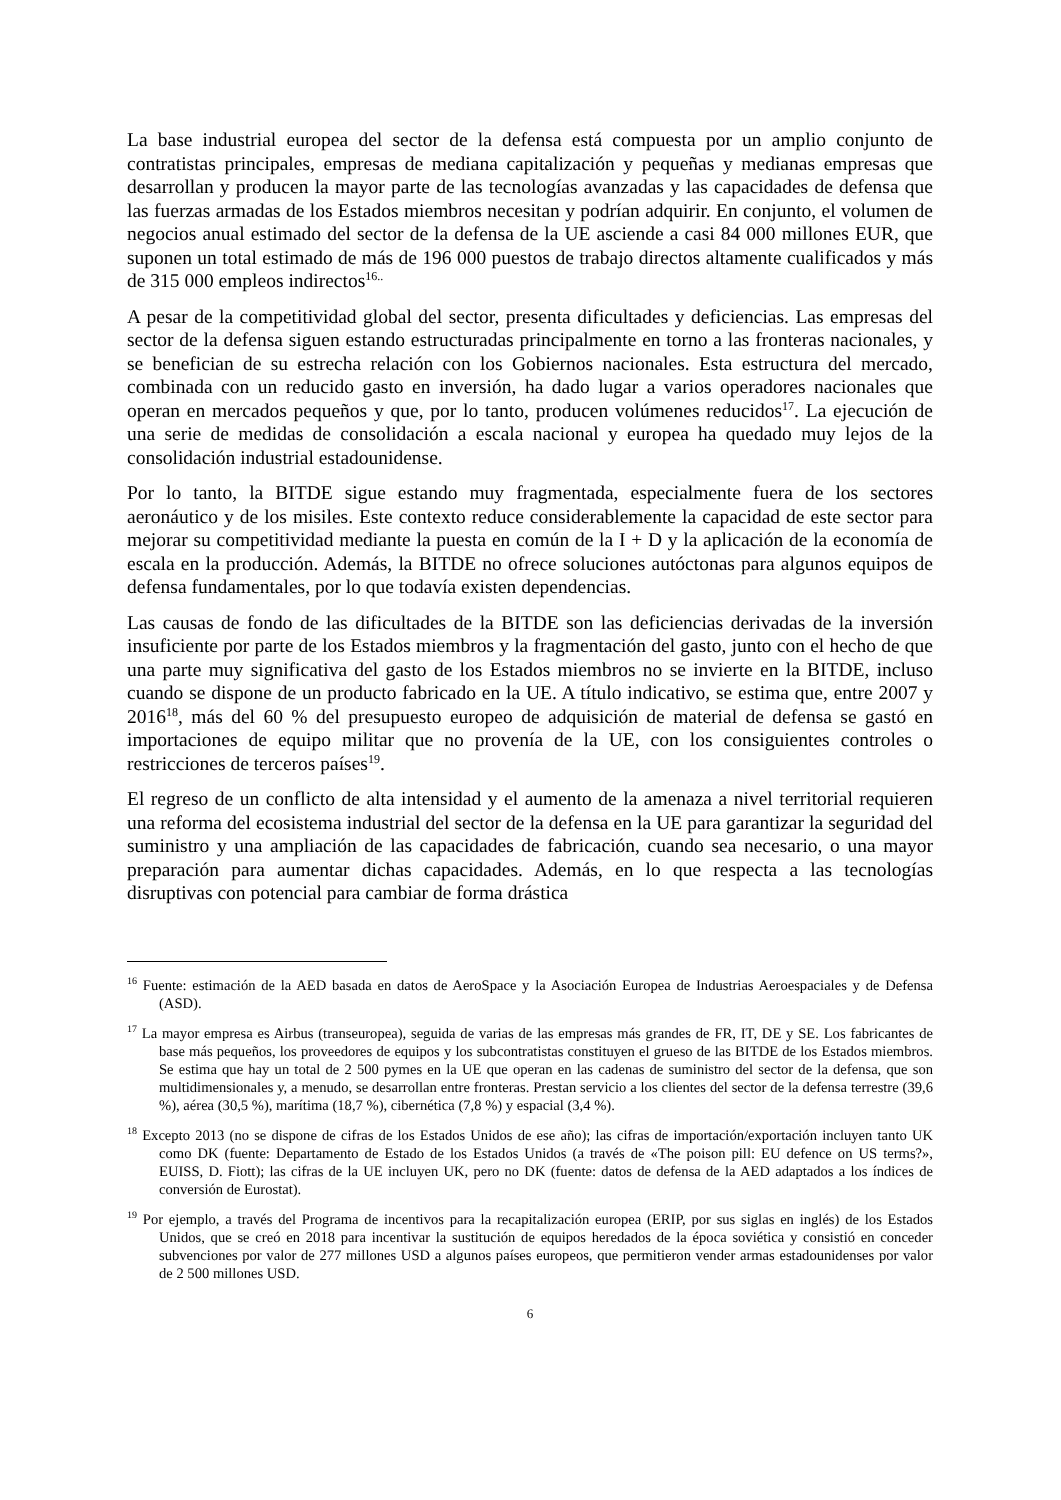La base industrial europea del sector de la defensa está compuesta por un amplio conjunto de contratistas principales, empresas de mediana capitalización y pequeñas y medianas empresas que desarrollan y producen la mayor parte de las tecnologías avanzadas y las capacidades de defensa que las fuerzas armadas de los Estados miembros necesitan y podrían adquirir. En conjunto, el volumen de negocios anual estimado del sector de la defensa de la UE asciende a casi 84 000 millones EUR, que suponen un total estimado de más de 196 000 puestos de trabajo directos altamente cualificados y más de 315 000 empleos indirectos<sup>16..</sup>
A pesar de la competitividad global del sector, presenta dificultades y deficiencias. Las empresas del sector de la defensa siguen estando estructuradas principalmente en torno a las fronteras nacionales, y se benefician de su estrecha relación con los Gobiernos nacionales. Esta estructura del mercado, combinada con un reducido gasto en inversión, ha dado lugar a varios operadores nacionales que operan en mercados pequeños y que, por lo tanto, producen volúmenes reducidos<sup>17</sup>. La ejecución de una serie de medidas de consolidación a escala nacional y europea ha quedado muy lejos de la consolidación industrial estadounidense.
Por lo tanto, la BITDE sigue estando muy fragmentada, especialmente fuera de los sectores aeronáutico y de los misiles. Este contexto reduce considerablemente la capacidad de este sector para mejorar su competitividad mediante la puesta en común de la I + D y la aplicación de la economía de escala en la producción. Además, la BITDE no ofrece soluciones autóctonas para algunos equipos de defensa fundamentales, por lo que todavía existen dependencias.
Las causas de fondo de las dificultades de la BITDE son las deficiencias derivadas de la inversión insuficiente por parte de los Estados miembros y la fragmentación del gasto, junto con el hecho de que una parte muy significativa del gasto de los Estados miembros no se invierte en la BITDE, incluso cuando se dispone de un producto fabricado en la UE. A título indicativo, se estima que, entre 2007 y 2016<sup>18</sup>, más del 60 % del presupuesto europeo de adquisición de material de defensa se gastó en importaciones de equipo militar que no provenía de la UE, con los consiguientes controles o restricciones de terceros países<sup>19</sup>.
El regreso de un conflicto de alta intensidad y el aumento de la amenaza a nivel territorial requieren una reforma del ecosistema industrial del sector de la defensa en la UE para garantizar la seguridad del suministro y una ampliación de las capacidades de fabricación, cuando sea necesario, o una mayor preparación para aumentar dichas capacidades. Además, en lo que respecta a las tecnologías disruptivas con potencial para cambiar de forma drástica
<sup>16</sup> Fuente: estimación de la AED basada en datos de AeroSpace y la Asociación Europea de Industrias Aeroespaciales y de Defensa (ASD).
<sup>17</sup> La mayor empresa es Airbus (transeuropea), seguida de varias de las empresas más grandes de FR, IT, DE y SE. Los fabricantes de base más pequeños, los proveedores de equipos y los subcontratistas constituyen el grueso de las BITDE de los Estados miembros. Se estima que hay un total de 2 500 pymes en la UE que operan en las cadenas de suministro del sector de la defensa, que son multidimensionales y, a menudo, se desarrollan entre fronteras. Prestan servicio a los clientes del sector de la defensa terrestre (39,6 %), aérea (30,5 %), marítima (18,7 %), cibernética (7,8 %) y espacial (3,4 %).
<sup>18</sup> Excepto 2013 (no se dispone de cifras de los Estados Unidos de ese año); las cifras de importación/exportación incluyen tanto UK como DK (fuente: Departamento de Estado de los Estados Unidos (a través de «The poison pill: EU defence on US terms?», EUISS, D. Fiott); las cifras de la UE incluyen UK, pero no DK (fuente: datos de defensa de la AED adaptados a los índices de conversión de Eurostat).
<sup>19</sup> Por ejemplo, a través del Programa de incentivos para la recapitalización europea (ERIP, por sus siglas en inglés) de los Estados Unidos, que se creó en 2018 para incentivar la sustitución de equipos heredados de la época soviética y consistió en conceder subvenciones por valor de 277 millones USD a algunos países europeos, que permitieron vender armas estadounidenses por valor de 2 500 millones USD.
6